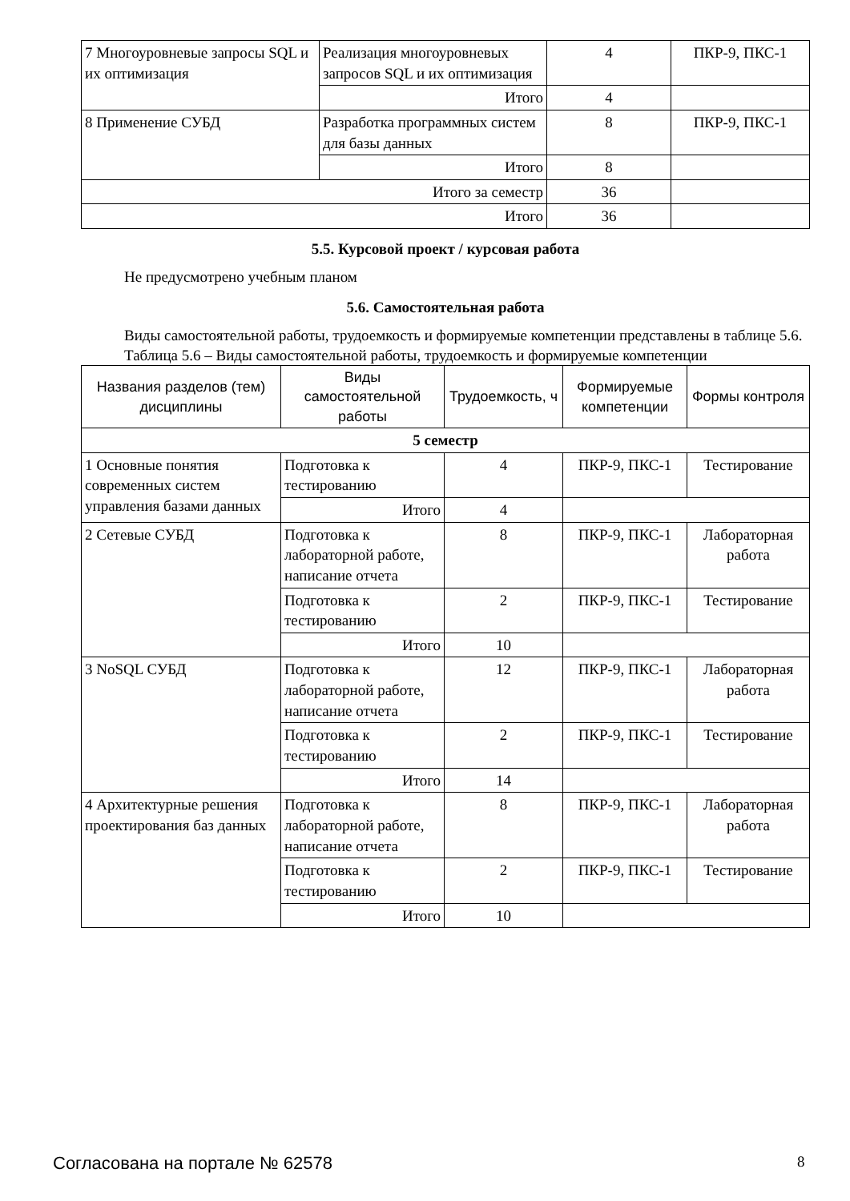| 7 Многоуровневые запросы SQL и их оптимизация | Реализация многоуровневых запросов SQL и их оптимизация | 4 | ПКР-9, ПКС-1 |
| | Итого | 4 | |
| 8 Применение СУБД | Разработка программных систем для базы данных | 8 | ПКР-9, ПКС-1 |
| | Итого | 8 | |
| Итого за семестр | | 36 | |
| Итого | | 36 | |
5.5. Курсовой проект / курсовая работа
Не предусмотрено учебным планом
5.6. Самостоятельная работа
Виды самостоятельной работы, трудоемкость и формируемые компетенции представлены в таблице 5.6.
Таблица 5.6 – Виды самостоятельной работы, трудоемкость и формируемые компетенции
| Названия разделов (тем) дисциплины | Виды самостоятельной работы | Трудоемкость, ч | Формируемые компетенции | Формы контроля |
| --- | --- | --- | --- | --- |
| 5 семестр | | | | |
| 1 Основные понятия современных систем управления базами данных | Подготовка к тестированию | 4 | ПКР-9, ПКС-1 | Тестирование |
| | Итого | 4 | | |
| 2 Сетевые СУБД | Подготовка к лабораторной работе, написание отчета | 8 | ПКР-9, ПКС-1 | Лабораторная работа |
| | Подготовка к тестированию | 2 | ПКР-9, ПКС-1 | Тестирование |
| | Итого | 10 | | |
| 3 NoSQL СУБД | Подготовка к лабораторной работе, написание отчета | 12 | ПКР-9, ПКС-1 | Лабораторная работа |
| | Подготовка к тестированию | 2 | ПКР-9, ПКС-1 | Тестирование |
| | Итого | 14 | | |
| 4 Архитектурные решения проектирования баз данных | Подготовка к лабораторной работе, написание отчета | 8 | ПКР-9, ПКС-1 | Лабораторная работа |
| | Подготовка к тестированию | 2 | ПКР-9, ПКС-1 | Тестирование |
| | Итого | 10 | | |
Согласована на портале № 62578 8